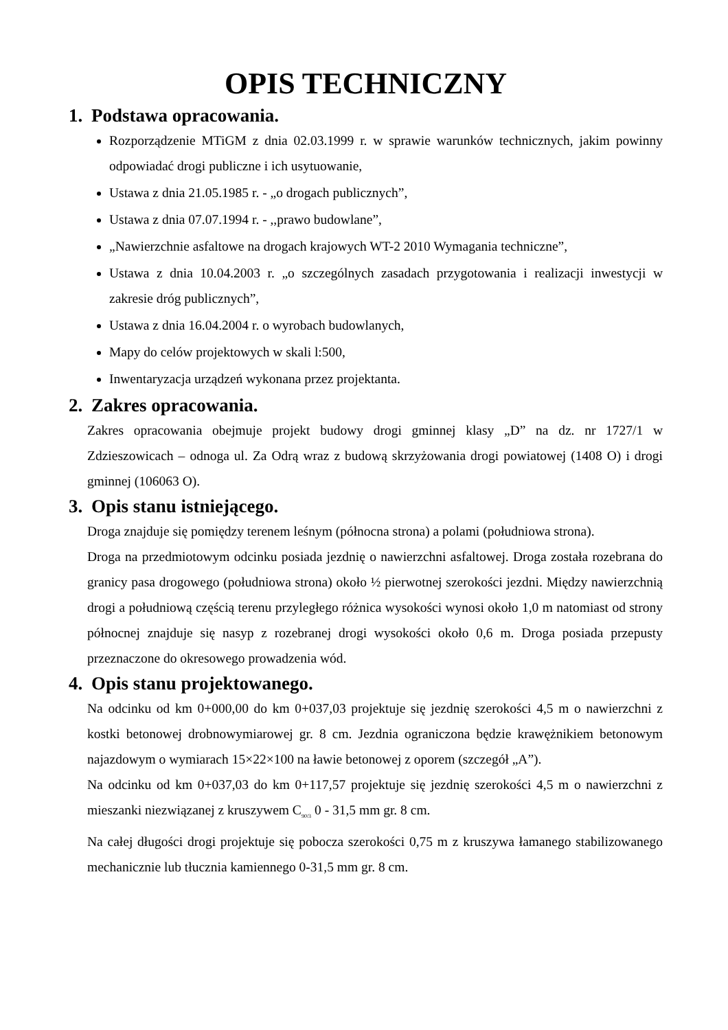OPIS TECHNICZNY
1. Podstawa opracowania.
Rozporządzenie MTiGM z dnia 02.03.1999 r. w sprawie warunków technicznych, jakim powinny odpowiadać drogi publiczne i ich usytuowanie,
Ustawa z dnia 21.05.1985 r. - „o drogach publicznych”,
Ustawa z dnia 07.07.1994 r. - ,,prawo budowlane”,
„Nawierzchnie asfaltowe na drogach krajowych WT-2 2010 Wymagania techniczne”,
Ustawa z dnia 10.04.2003 r. „o szczególnych zasadach przygotowania i realizacji inwestycji w zakresie dróg publicznych”,
Ustawa z dnia 16.04.2004 r. o wyrobach budowlanych,
Mapy do celów projektowych w skali l:500,
Inwentaryzacja urządzeń wykonana przez projektanta.
2. Zakres opracowania.
Zakres opracowania obejmuje projekt budowy drogi gminnej klasy „D” na dz. nr 1727/1 w Zdzieszowicach – odnoga ul. Za Odrą wraz z budową skrzyżowania drogi powiatowej (1408 O) i drogi gminnej (106063 O).
3. Opis stanu istniejącego.
Droga znajduje się pomiędzy terenem leśnym (północna strona) a polami (południowa strona).
Droga na przedmiotowym odcinku posiada jezdnię o nawierzchni asfaltowej. Droga została rozebrana do granicy pasa drogowego (południowa strona) około ½ pierwotnej szerokości jezdni. Między nawierzchnią drogi a południową częścią terenu przyległego różnica wysokości wynosi około 1,0 m natomiast od strony północnej znajduje się nasyp z rozebranej drogi wysokości około 0,6 m. Droga posiada przepusty przeznaczone do okresowego prowadzenia wód.
4. Opis stanu projektowanego.
Na odcinku od km 0+000,00 do km 0+037,03 projektuje się jezdnię szerokości 4,5 m o nawierzchni z kostki betonowej drobnowymiarowej gr. 8 cm. Jezdnia ograniczona będzie krawężnikiem betonowym najazdowym o wymiarach 15×22×100 na ławie betonowej z oporem (szczegół „A”).
Na odcinku od km 0+037,03 do km 0+117,57 projektuje się jezdnię szerokości 4,5 m o nawierzchni z mieszanki niezwiązanej z kruszywem C<sub>90/3</sub> 0 - 31,5 mm gr. 8 cm.
Na całej długości drogi projektuje się pobocza szerokości 0,75 m z kruszywa łamanego stabilizowanego mechanicznie lub tłucznia kamiennego 0-31,5 mm gr. 8 cm.